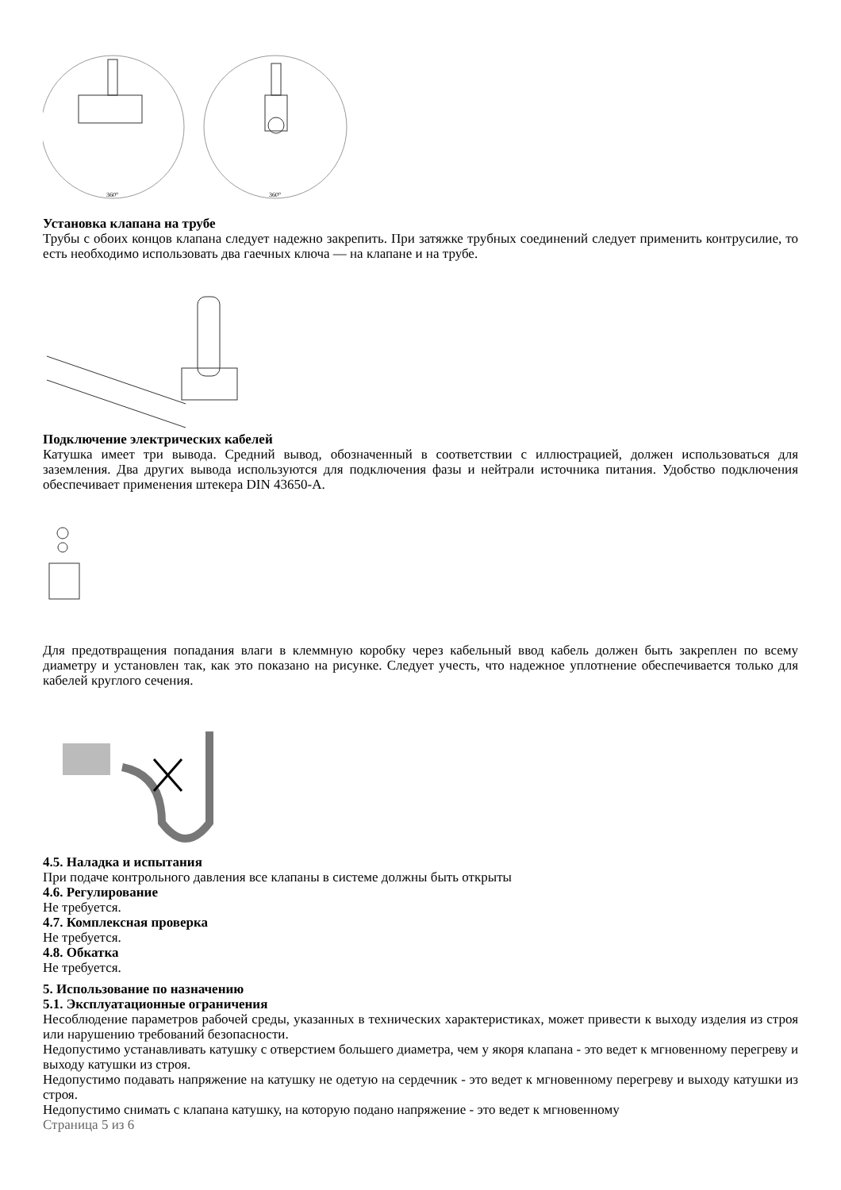360°
360°
Установка клапана на трубе
Трубы с обоих концов клапана следует надежно закрепить. При затяжке трубных соединений следует применить контрусилие, то есть необходимо использовать два гаечных ключа — на клапане и на трубе.
Подключение электрических кабелей
Катушка имеет три вывода. Средний вывод, обозначенный в соответствии с иллюстрацией, должен использоваться для заземления. Два других вывода используются для подключения фазы и нейтрали источника питания. Удобство подключения обеспечивает применения штекера DIN 43650-A.
Для предотвращения попадания влаги в клеммную коробку через кабельный ввод кабель должен быть закреплен по всему диаметру и установлен так, как это показано на рисунке. Следует учесть, что надежное уплотнение обеспечивается только для кабелей круглого сечения.
4.5. Наладка и испытания
При подаче контрольного давления все клапаны в системе должны быть открыты
4.6. Регулирование
Не требуется.
4.7. Комплексная проверка
Не требуется.
4.8. Обкатка
Не требуется.
5. Использование по назначению
5.1. Эксплуатационные ограничения
Несоблюдение параметров рабочей среды, указанных в технических характеристиках, может привести к выходу изделия из строя или нарушению требований безопасности.
Недопустимо устанавливать катушку с отверстием большего диаметра, чем у якоря клапана - это ведет к мгновенному перегреву и выходу катушки из строя.
Недопустимо подавать напряжение на катушку не одетую на сердечник - это ведет к мгновенному перегреву и выходу катушки из строя.
Недопустимо снимать с клапана катушку, на которую подано напряжение - это ведет к мгновенному
Страница 5 из 6